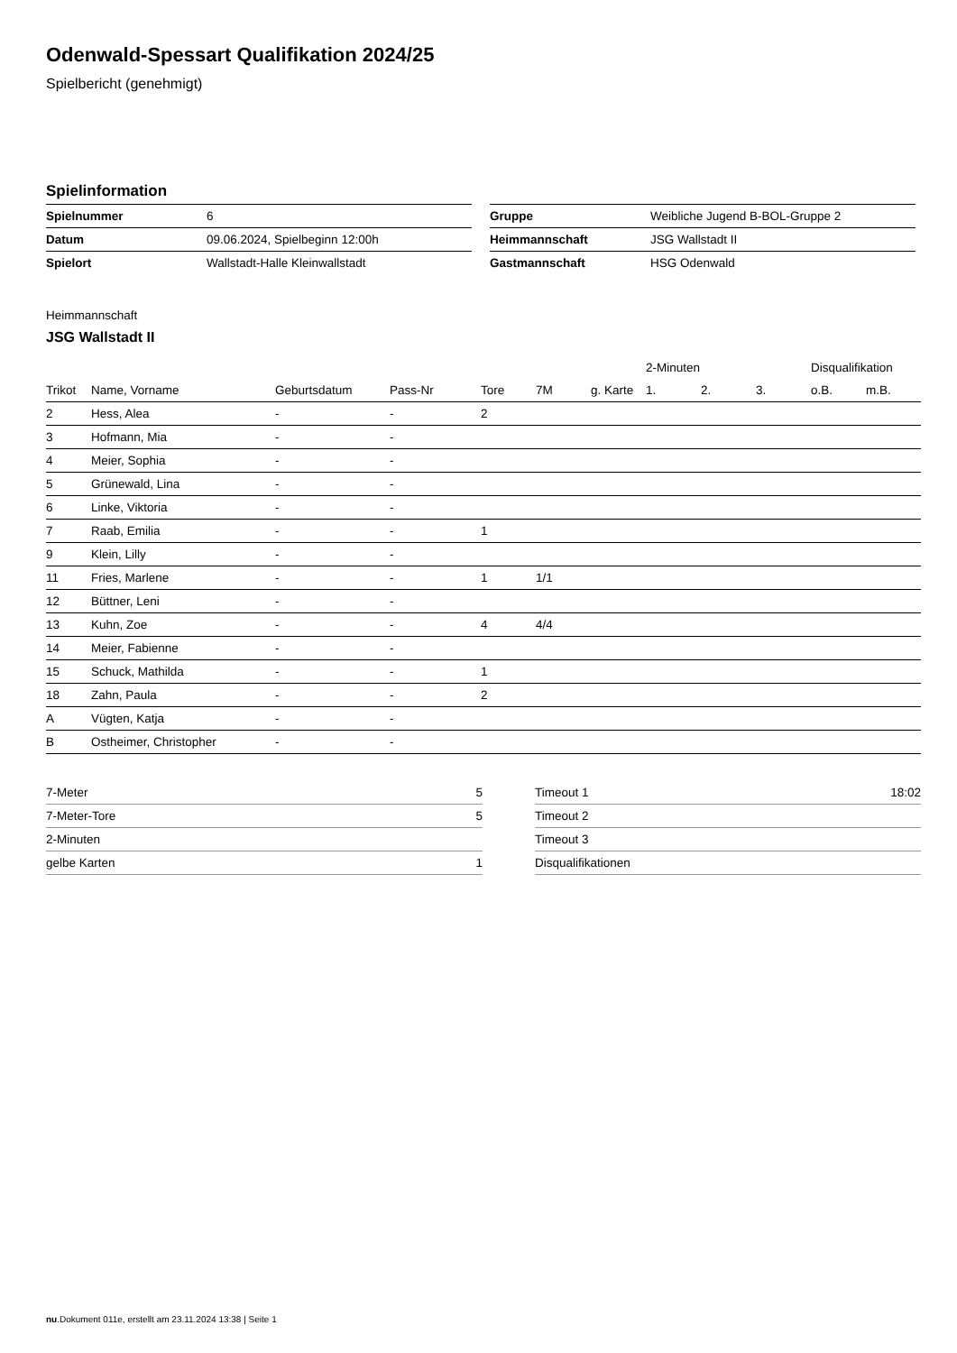Odenwald-Spessart Qualifikation 2024/25
Spielbericht (genehmigt)
Spielinformation
| Spielnummer | 6 |
| Datum | 09.06.2024, Spielbeginn 12:00h |
| Spielort | Wallstadt-Halle Kleinwallstadt |
| Gruppe | Weibliche Jugend B-BOL-Gruppe 2 |
| Heimmannschaft | JSG Wallstadt II |
| Gastmannschaft | HSG Odenwald |
Heimmannschaft
JSG Wallstadt II
| | | | | | | | 2-Minuten | | | Disqualifikation | |
| --- | --- | --- | --- | --- | --- | --- | --- | --- | --- | --- | --- |
| Trikot | Name, Vorname | Geburtsdatum | Pass-Nr | Tore | 7M | g. Karte | 1. | 2. | 3. | o.B. | m.B. |
| 2 | Hess, Alea | - | - | 2 | | | | | | | |
| 3 | Hofmann, Mia | - | - | | | | | | | | |
| 4 | Meier, Sophia | - | - | | | | | | | | |
| 5 | Grünewald, Lina | - | - | | | | | | | | |
| 6 | Linke, Viktoria | - | - | | | | | | | | |
| 7 | Raab, Emilia | - | - | 1 | | | | | | | |
| 9 | Klein, Lilly | - | - | | | | | | | | |
| 11 | Fries, Marlene | - | - | 1 | 1/1 | | | | | | |
| 12 | Büttner, Leni | - | - | | | | | | | | |
| 13 | Kuhn, Zoe | - | - | 4 | 4/4 | | | | | | |
| 14 | Meier, Fabienne | - | - | | | | | | | | |
| 15 | Schuck, Mathilda | - | - | 1 | | | | | | | |
| 18 | Zahn, Paula | - | - | 2 | | | | | | | |
| A | Vügten, Katja | - | - | | | | | | | | |
| B | Ostheimer, Christopher | - | - | | | | | | | | |
| 7-Meter | 5 |
| 7-Meter-Tore | 5 |
| 2-Minuten | |
| gelbe Karten | 1 |
| Timeout 1 | 18:02 |
| Timeout 2 | |
| Timeout 3 | |
| Disqualifikationen | |
nu.Dokument 011e, erstellt am 23.11.2024 13:38 | Seite 1